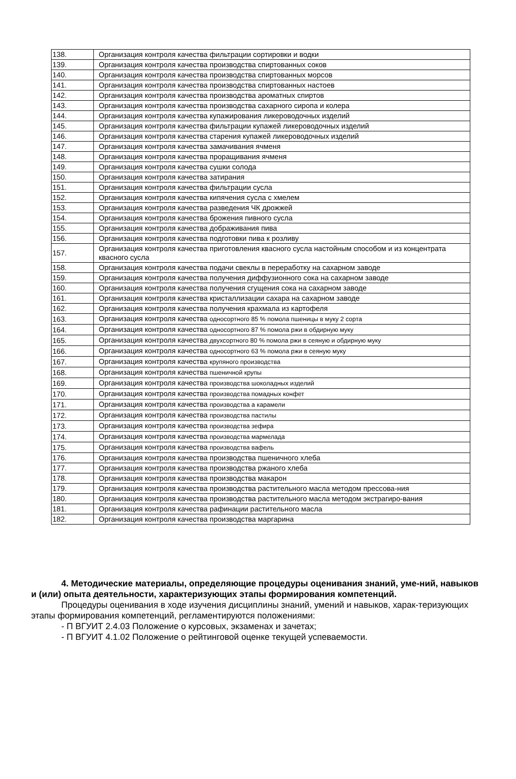| 138. | Организация контроля качества фильтрации сортировки и водки |
| 139. | Организация контроля качества производства спиртованных соков |
| 140. | Организация контроля качества производства спиртованных морсов |
| 141. | Организация контроля качества производства спиртованных настоев |
| 142. | Организация контроля качества производства ароматных спиртов |
| 143. | Организация контроля качества производства сахарного сиропа и колера |
| 144. | Организация контроля качества купажирования ликероводочных изделий |
| 145. | Организация контроля качества фильтрации купажей ликероводочных изделий |
| 146. | Организация контроля качества старения купажей ликероводочных изделий |
| 147. | Организация контроля качества замачивания ячменя |
| 148. | Организация контроля качества проращивания ячменя |
| 149. | Организация контроля качества сушки солода |
| 150. | Организация контроля качества затирания |
| 151. | Организация контроля качества фильтрации сусла |
| 152. | Организация контроля качества кипячения сусла с хмелем |
| 153. | Организация контроля качества разведения ЧК дрожжей |
| 154. | Организация контроля качества брожения пивного сусла |
| 155. | Организация контроля качества дображивания пива |
| 156. | Организация контроля качества подготовки пива к розливу |
| 157. | Организация контроля качества приготовления квасного сусла настойным способом и из концентрата квасного сусла |
| 158. | Организация контроля качества подачи свеклы в переработку на сахарном заводе |
| 159. | Организация контроля качества получения диффузионного сока на сахарном заводе |
| 160. | Организация контроля качества получения сгущения сока на сахарном заводе |
| 161. | Организация контроля качества кристаллизации сахара на сахарном заводе |
| 162. | Организация контроля качества получения крахмала из картофеля |
| 163. | Организация контроля качества односортного 85 % помола пшеницы в муку 2 сорта |
| 164. | Организация контроля качества односортного 87 % помола ржи в обдирную муку |
| 165. | Организация контроля качества двухсортного 80 % помола ржи в сеяную и обдирную муку |
| 166. | Организация контроля качества односортного 63 % помола ржи в сеяную муку |
| 167. | Организация контроля качества крупяного производства |
| 168. | Организация контроля качества пшеничной крупы |
| 169. | Организация контроля качества производства шоколадных изделий |
| 170. | Организация контроля качества производства помадных конфет |
| 171. | Организация контроля качества производства а карамели |
| 172. | Организация контроля качества производства пастилы |
| 173. | Организация контроля качества производства зефира |
| 174. | Организация контроля качества производства мармелада |
| 175. | Организация контроля качества производства вафель |
| 176. | Организация контроля качества производства пшеничного хлеба |
| 177. | Организация контроля качества производства ржаного хлеба |
| 178. | Организация контроля качества производства макарон |
| 179. | Организация контроля качества производства растительного масла методом прессова-ния |
| 180. | Организация контроля качества производства растительного масла методом экстрагиро-вания |
| 181. | Организация контроля качества рафинации растительного масла |
| 182. | Организация контроля качества производства маргарина |
4. Методические материалы, определяющие процедуры оценивания знаний, уме-ний, навыков и (или) опыта деятельности, характеризующих этапы формирования компетенций.
Процедуры оценивания в ходе изучения дисциплины знаний, умений и навыков, харак-теризующих этапы формирования компетенций, регламентируются положениями:
- П ВГУИТ 2.4.03 Положение о курсовых, экзаменах и зачетах;
- П ВГУИТ 4.1.02 Положение о рейтинговой оценке текущей успеваемости.